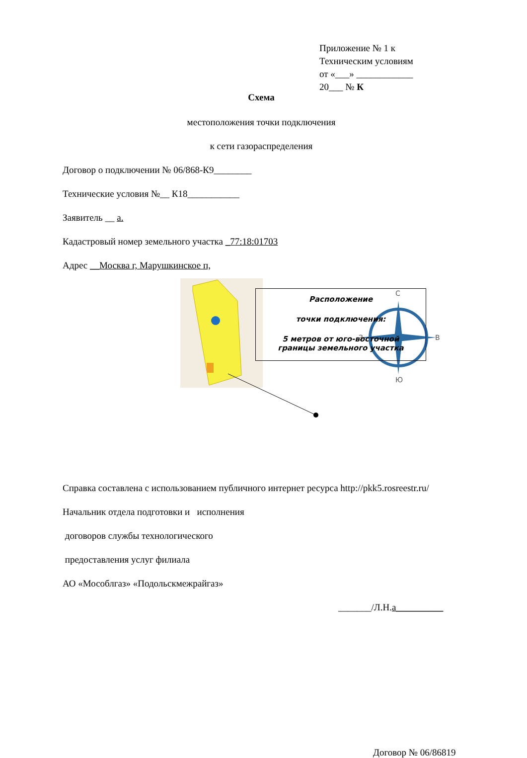Приложение № 1 к
Техническим условиям
от «___» ____________
20___ № К
Схема
местоположения точки подключения
к сети газораспределения
Договор о подключении № 06/868-К9________
Технические условия №__ К18___________
Заявитель __ а.
Кадастровый номер земельного участка _77:18:01703
Адрес __Москва г, Марушкинское п,
С
З
В
Ю
Справка составлена с использованием публичного интернет ресурса http://pkk5.rosreestr.ru/
Начальник отдела подготовки и исполнения
договоров службы технологического
предоставления услуг филиала
АО «Мособлгаз» «Подольскмежрайгаз»
_______/Л.Н.а__________
Договор № 06/86819
Расположение
точки подключения:
5 метров от юго-восточной
границы земельного участка